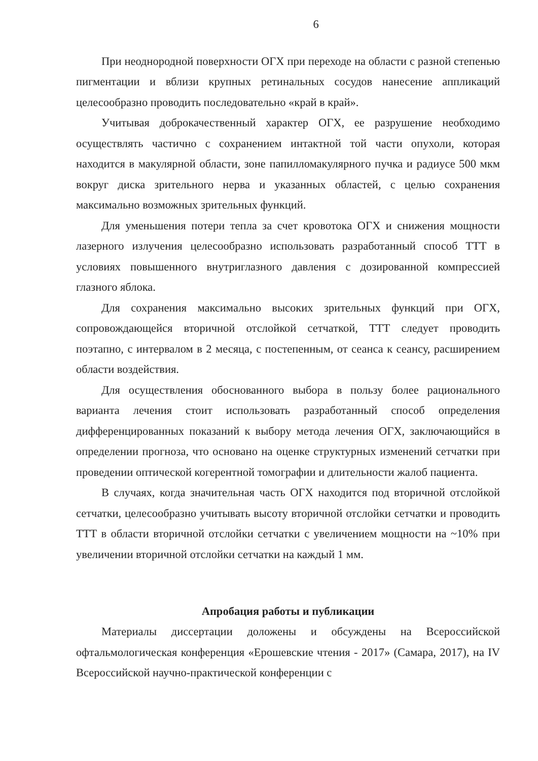6
При неоднородной поверхности ОГХ при переходе на области с разной степенью пигментации и вблизи крупных ретинальных сосудов нанесение аппликаций целесообразно проводить последовательно «край в край».
Учитывая доброкачественный характер ОГХ, ее разрушение необходимо осуществлять частично с сохранением интактной той части опухоли, которая находится в макулярной области, зоне папилломакулярного пучка и радиусе 500 мкм вокруг диска зрительного нерва и указанных областей, с целью сохранения максимально возможных зрительных функций.
Для уменьшения потери тепла за счет кровотока ОГХ и снижения мощности лазерного излучения целесообразно использовать разработанный способ ТТТ в условиях повышенного внутриглазного давления с дозированной компрессией глазного яблока.
Для сохранения максимально высоких зрительных функций при ОГХ, сопровождающейся вторичной отслойкой сетчаткой, ТТТ следует проводить поэтапно, с интервалом в 2 месяца, с постепенным, от сеанса к сеансу, расширением области воздействия.
Для осуществления обоснованного выбора в пользу более рационального варианта лечения стоит использовать разработанный способ определения дифференцированных показаний к выбору метода лечения ОГХ, заключающийся в определении прогноза, что основано на оценке структурных изменений сетчатки при проведении оптической когерентной томографии и длительности жалоб пациента.
В случаях, когда значительная часть ОГХ находится под вторичной отслойкой сетчатки, целесообразно учитывать высоту вторичной отслойки сетчатки и проводить ТТТ в области вторичной отслойки сетчатки с увеличением мощности на ~10% при увеличении вторичной отслойки сетчатки на каждый 1 мм.
Апробация работы и публикации
Материалы диссертации доложены и обсуждены на Всероссийской офтальмологическая конференция «Ерошевские чтения - 2017» (Самара, 2017), на IV Всероссийской научно-практической конференции с